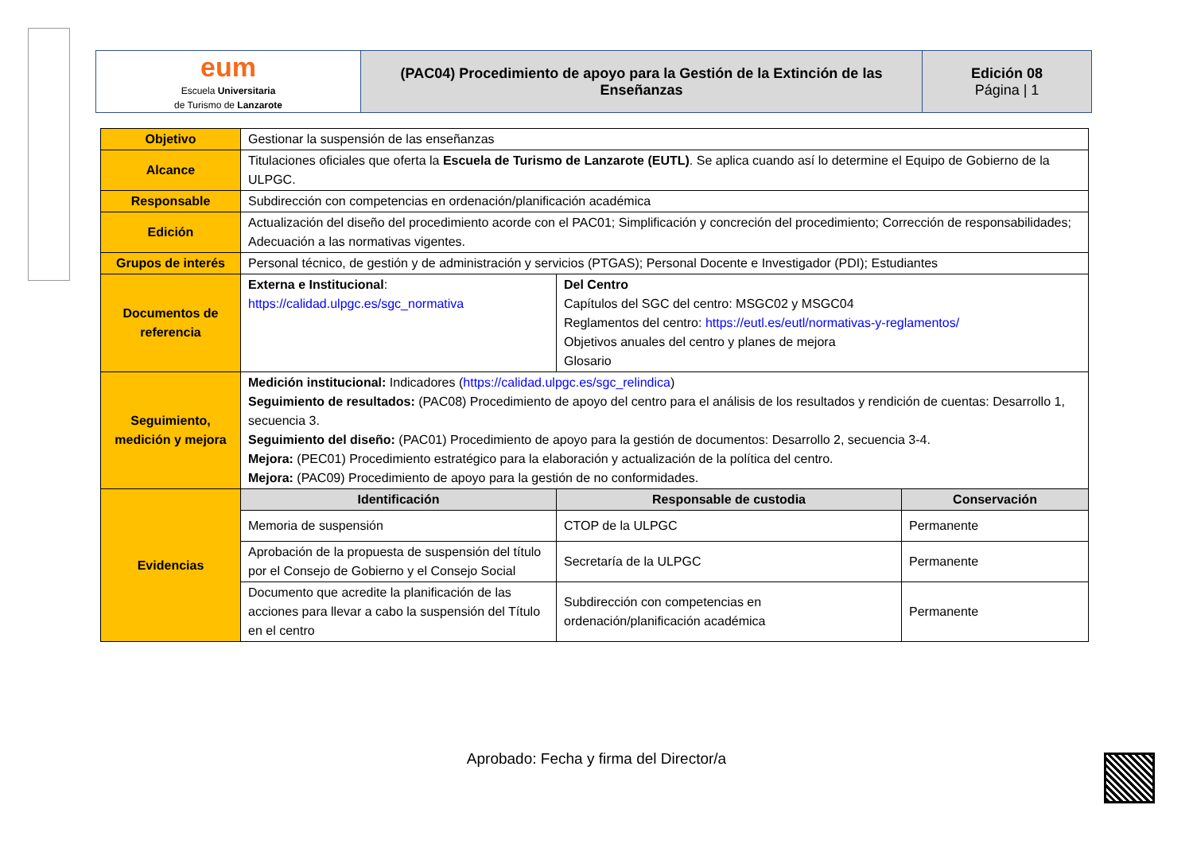| eum Escuela Universitaria de Turismo de Lanzarote | (PAC04) Procedimiento de apoyo para la Gestión de la Extinción de las Enseñanzas | Edición 08 Página / 1 |
| Objetivo | Gestionar la suspensión de las enseñanzas | | |
| Alcance | Titulaciones oficiales que oferta la Escuela de Turismo de Lanzarote (EUTL) . Se aplica cuando así lo determine el Equipo de Gobierno de la ULPGC. | | |
| Responsable | Subdirección con competencias en ordenación/planificación académica | | |
| Edición | Actualización del diseño del procedimiento acorde con el PAC01; Simplificación y concreción del procedimiento; Corrección de responsabilidades; Adecuación a las normativas vigentes. | | |
| Grupos de interés | Personal técnico, de gestión y de administración y servicios (PTGAS); Personal Docente e Investigador (PDI); Estudiantes | | |
| Documentos de referencia | Externa e Institucional : https://calidad.ulpgc.es/sgc_normativa | Del Centro Capítulos del SGC del centro: MSGC02 y MSGC04 Reglamentos del centro: https://eutl.es/eutl/normativas-y-reglamentos/ Objetivos anuales del centro y planes de mejora Glosario | |
| Seguimiento, medición y mejora | Medición institucional: Indicadores ( https://calidad.ulpgc.es/sgc_relindica ) Seguimiento de resultados: (PAC08) Procedimiento de apoyo del centro para el análisis de los resultados y rendición de cuentas: Desarrollo 1, secuencia 3. Seguimiento del diseño: (PAC01) Procedimiento de apoyo para la gestión de documentos: Desarrollo 2, secuencia 3-4. Mejora: (PEC01) Procedimiento estratégico para la elaboración y actualización de la política del centro. Mejora: (PAC09) Procedimiento de apoyo para la gestión de no conformidades. | | |
| Evidencias | Identificación | Responsable de custodia | Conservación |
| | Memoria de suspensión | CTOP de la ULPGC | Permanente |
| | Aprobación de la propuesta de suspensión del título por el Consejo de Gobierno y el Consejo Social | Secretaría de la ULPGC | Permanente |
| | Documento que acredite la planificación de las acciones para llevar a cabo la suspensión del Título en el centro | Subdirección con competencias en ordenación/planificación académica | Permanente |
Aprobado: Fecha y firma del Director/a